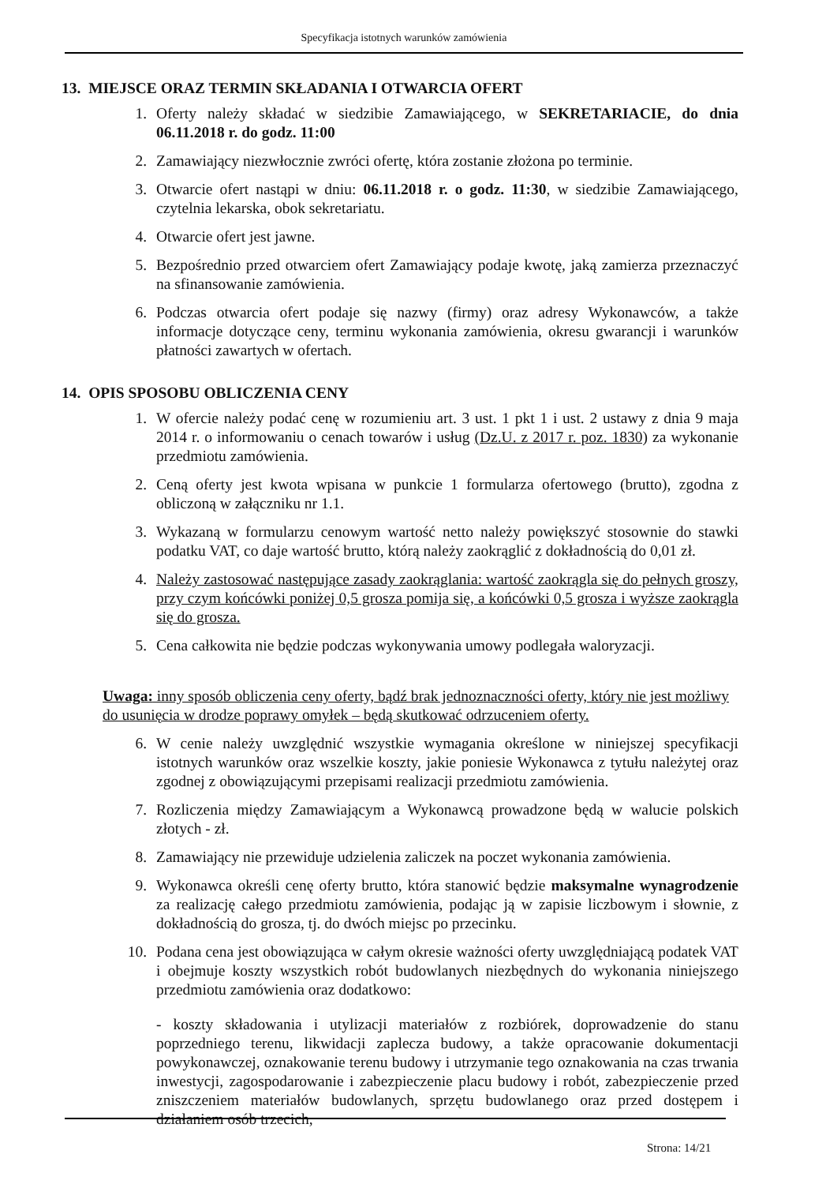Specyfikacja istotnych warunków zamówienia
13. MIEJSCE ORAZ TERMIN SKŁADANIA I OTWARCIA OFERT
1. Oferty należy składać w siedzibie Zamawiającego, w SEKRETARIACIE, do dnia 06.11.2018 r. do godz. 11:00
2. Zamawiający niezwłocznie zwróci ofertę, która zostanie złożona po terminie.
3. Otwarcie ofert nastąpi w dniu: 06.11.2018 r. o godz. 11:30, w siedzibie Zamawiającego, czytelnia lekarska, obok sekretariatu.
4. Otwarcie ofert jest jawne.
5. Bezpośrednio przed otwarciem ofert Zamawiający podaje kwotę, jaką zamierza przeznaczyć na sfinansowanie zamówienia.
6. Podczas otwarcia ofert podaje się nazwy (firmy) oraz adresy Wykonawców, a także informacje dotyczące ceny, terminu wykonania zamówienia, okresu gwarancji i warunków płatności zawartych w ofertach.
14. OPIS SPOSOBU OBLICZENIA CENY
1. W ofercie należy podać cenę w rozumieniu art. 3 ust. 1 pkt 1 i ust. 2 ustawy z dnia 9 maja 2014 r. o informowaniu o cenach towarów i usług (Dz.U. z 2017 r. poz. 1830) za wykonanie przedmiotu zamówienia.
2. Ceną oferty jest kwota wpisana w punkcie 1 formularza ofertowego (brutto), zgodna z obliczoną w załączniku nr 1.1.
3. Wykazaną w formularzu cenowym wartość netto należy powiększyć stosownie do stawki podatku VAT, co daje wartość brutto, którą należy zaokrąglić z dokładnością do 0,01 zł.
4. Należy zastosować następujące zasady zaokrąglania: wartość zaokrągla się do pełnych groszy, przy czym końcówki poniżej 0,5 grosza pomija się, a końcówki 0,5 grosza i wyższe zaokrągla się do grosza.
5. Cena całkowita nie będzie podczas wykonywania umowy podlegała waloryzacji.
Uwaga: inny sposób obliczenia ceny oferty, bądź brak jednoznaczności oferty, który nie jest możliwy do usunięcia w drodze poprawy omyłek – będą skutkować odrzuceniem oferty.
6. W cenie należy uwzględnić wszystkie wymagania określone w niniejszej specyfikacji istotnych warunków oraz wszelkie koszty, jakie poniesie Wykonawca z tytułu należytej oraz zgodnej z obowiązującymi przepisami realizacji przedmiotu zamówienia.
7. Rozliczenia między Zamawiającym a Wykonawcą prowadzone będą w walucie polskich złotych - zł.
8. Zamawiający nie przewiduje udzielenia zaliczek na poczet wykonania zamówienia.
9. Wykonawca określi cenę oferty brutto, która stanowić będzie maksymalne wynagrodzenie za realizację całego przedmiotu zamówienia, podając ją w zapisie liczbowym i słownie, z dokładnością do grosza, tj. do dwóch miejsc po przecinku.
10. Podana cena jest obowiązująca w całym okresie ważności oferty uwzględniającą podatek VAT i obejmuje koszty wszystkich robót budowlanych niezbędnych do wykonania niniejszego przedmiotu zamówienia oraz dodatkowo:
- koszty składowania i utylizacji materiałów z rozbiórek, doprowadzenie do stanu poprzedniego terenu, likwidacji zaplecza budowy, a także opracowanie dokumentacji powykonawczej, oznakowanie terenu budowy i utrzymanie tego oznakowania na czas trwania inwestycji, zagospodarowanie i zabezpieczenie placu budowy i robót, zabezpieczenie przed zniszczeniem materiałów budowlanych, sprzętu budowlanego oraz przed dostępem i działaniem osób trzecich,
Strona: 14/21